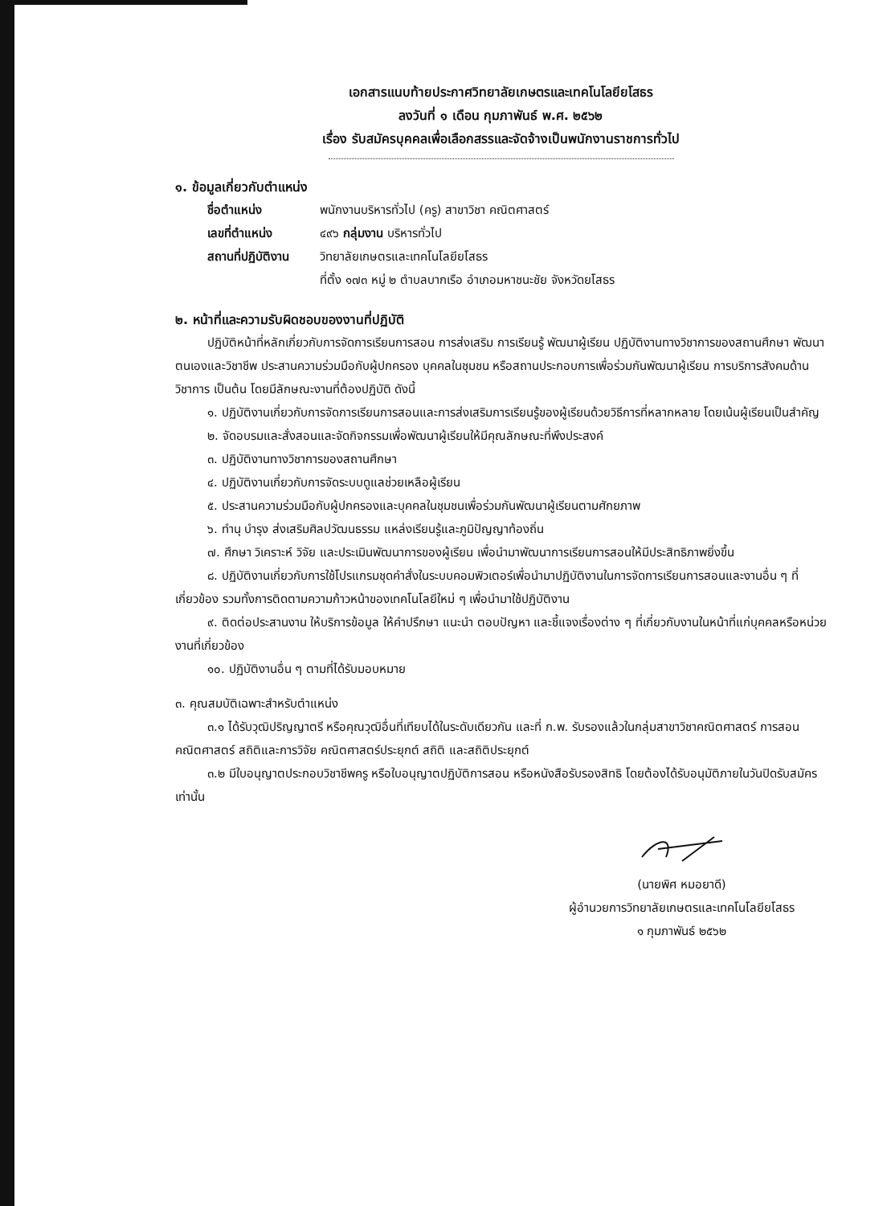เอกสารแนบท้ายประกาศวิทยาลัยเกษตรและเทคโนโลยียโสธร
ลงวันที่ ๑ เดือน กุมภาพันธ์ พ.ศ. ๒๕๖๒
เรื่อง รับสมัครบุคคลเพื่อเลือกสรรและจัดจ้างเป็นพนักงานราชการทั่วไป
๑. ข้อมูลเกี่ยวกับตำแหน่ง
ชื่อตำแหน่ง พนักงานบริหารทั่วไป (ครู) สาขาวิชา คณิตศาสตร์
เลขที่ตำแหน่ง ๔๙๖ กลุ่มงาน บริหารทั่วไป
สถานที่ปฏิบัติงาน วิทยาลัยเกษตรและเทคโนโลยียโสธร
ที่ตั้ง ๑๗๓ หมู่ ๒ ตำบลบากเรือ อำเภอมหาชนะชัย จังหวัดยโสธร
๒. หน้าที่และความรับผิดชอบของงานที่ปฏิบัติ
ปฏิบัติหน้าที่หลักเกี่ยวกับการจัดการเรียนการสอน การส่งเสริม การเรียนรู้ พัฒนาผู้เรียน ปฏิบัติงานทางวิชาการของสถานศึกษา พัฒนาตนเองและวิชาชีพ ประสานความร่วมมือกับผู้ปกครอง บุคคลในชุมชน หรือสถานประกอบการเพื่อร่วมกันพัฒนาผู้เรียน การบริการสังคมด้านวิชาการ เป็นต้น โดยมีลักษณะงานที่ต้องปฏิบัติ ดังนี้
๑. ปฏิบัติงานเกี่ยวกับการจัดการเรียนการสอนและการส่งเสริมการเรียนรู้ของผู้เรียนด้วยวิธีการที่หลากหลาย โดยเน้นผู้เรียนเป็นสำคัญ
๒. จัดอบรมและสั่งสอนและจัดกิจกรรมเพื่อพัฒนาผู้เรียนให้มีคุณลักษณะที่พึงประสงค์
๓. ปฏิบัติงานทางวิชาการของสถานศึกษา
๔. ปฏิบัติงานเกี่ยวกับการจัดระบบดูแลช่วยเหลือผู้เรียน
๕. ประสานความร่วมมือกับผู้ปกครองและบุคคลในชุมชนเพื่อร่วมกันพัฒนาผู้เรียนตามศักยภาพ
๖. ทำนุ บำรุง ส่งเสริมศิลปวัฒนธรรม แหล่งเรียนรู้และภูมิปัญญาท้องถิ่น
๗. ศึกษา วิเคราะห์ วิจัย และประเมินพัฒนาการของผู้เรียน เพื่อนำมาพัฒนาการเรียนการสอนให้มีประสิทธิภาพยิ่งขึ้น
๘. ปฏิบัติงานเกี่ยวกับการใช้โปรแกรมชุดคำสั่งในระบบคอมพิวเตอร์เพื่อนำมาปฏิบัติงานในการจัดการเรียนการสอนและงานอื่น ๆ ที่เกี่ยวข้อง รวมทั้งการติดตามความก้าวหน้าของเทคโนโลยีใหม่ ๆ เพื่อนำมาใช้ปฏิบัติงาน
๙. ติดต่อประสานงาน ให้บริการข้อมูล ให้คำปรึกษา แนะนำ ตอบปัญหา และชี้แจงเรื่องต่าง ๆ ที่เกี่ยวกับงานในหน้าที่แก่บุคคลหรือหน่วยงานที่เกี่ยวข้อง
๑๐. ปฏิบัติงานอื่น ๆ ตามที่ได้รับมอบหมาย
๓. คุณสมบัติเฉพาะสำหรับตำแหน่ง
๓.๑ ได้รับวุฒิปริญญาตรี หรือคุณวุฒิอื่นที่เทียบได้ในระดับเดียวกัน และที่ ก.พ. รับรองแล้วในกลุ่มสาขาวิชาคณิตศาสตร์ การสอนคณิตศาสตร์ สถิติและการวิจัย คณิตศาสตร์ประยุกต์ สถิติ และสถิติประยุกต์
๓.๒ มีใบอนุญาตประกอบวิชาชีพครู หรือใบอนุญาตปฏิบัติการสอน หรือหนังสือรับรองสิทธิ โดยต้องได้รับอนุมัติภายในวันปิดรับสมัครเท่านั้น
(นายพิศ หมอยาดี)
ผู้อำนวยการวิทยาลัยเกษตรและเทคโนโลยียโสธร
๑ กุมภาพันธ์ ๒๕๖๒